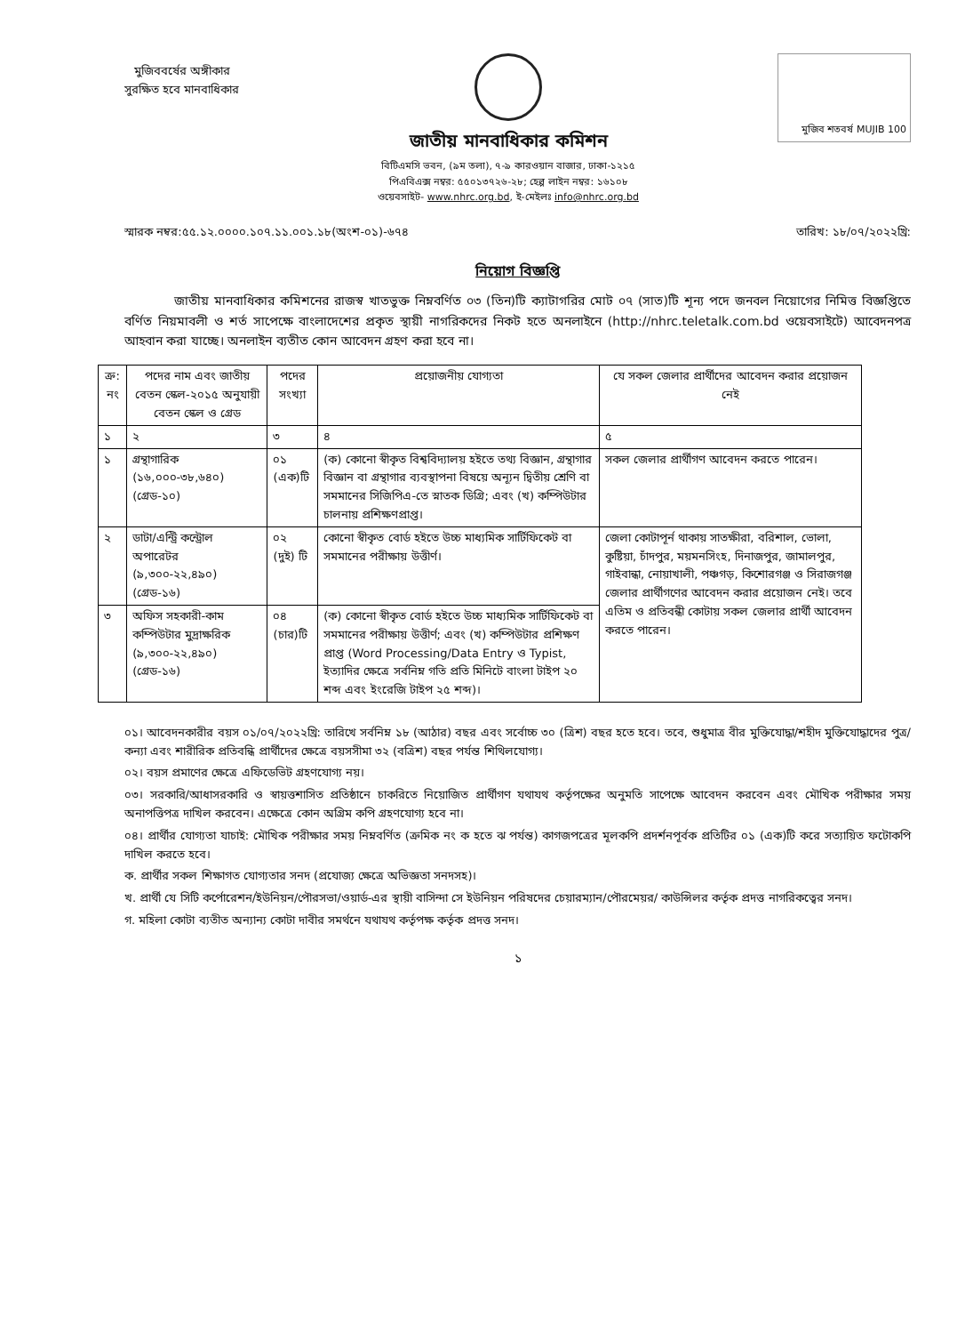মুজিববর্ষের অঙ্গীকার
সুরক্ষিত হবে মানবাধিকার
জাতীয় মানবাধিকার কমিশন
বিটিএমসি ভবন, (৯ম তলা), ৭-৯ কারওয়ান বাজার, ঢাকা-১২১৫
পিএবিএক্স নম্বর: ৫৫০১৩৭২৬-২৮; হেল্প লাইন নম্বর: ১৬১০৮
ওয়েবসাইট- www.nhrc.org.bd, ই-মেইলঃ info@nhrc.org.bd
মুজিব শতবর্ষ MUJIB 100
স্মারক নম্বর:৫৫.১২.০০০০.১০৭.১১.০০১.১৮(অংশ-০১)-৬৭৪ তারিখ: ১৮/০৭/২০২২খ্রি:
নিয়োগ বিজ্ঞপ্তি
    জাতীয় মানবাধিকার কমিশনের রাজস্ব খাতভুক্ত নিম্নবর্ণিত ০৩ (তিন)টি ক্যাটাগরির মোট ০৭ (সাত)টি শূন্য পদে জনবল নিয়োগের নিমিত্ত বিজ্ঞপ্তিতে বর্ণিত নিয়মাবলী ও শর্ত সাপেক্ষে বাংলাদেশের প্রকৃত স্থায়ী নাগরিকদের নিকট হতে অনলাইনে (http://nhrc.teletalk.com.bd ওয়েবসাইটে) আবেদনপত্র আহবান করা যাচ্ছে। অনলাইন ব্যতীত কোন আবেদন গ্রহণ করা হবে না।
| ক্র: নং | পদের নাম এবং জাতীয় বেতন স্কেল-২০১৫ অনুযায়ী বেতন স্কেল ও গ্রেড | পদের সংখ্যা | প্রয়োজনীয় যোগ্যতা | যে সকল জেলার প্রার্থীদের আবেদন করার প্রয়োজন নেই |
| --- | --- | --- | --- | --- |
| ১ | ২ | ৩ | ৪ | ৫ |
| ১ | গ্রন্থাগারিক (১৬,০০০-৩৮,৬৪০) (গ্রেড-১০) | ০১ (এক)টি | (ক) কোনো স্বীকৃত বিশ্ববিদ্যালয় হইতে তথ্য বিজ্ঞান, গ্রন্থাগার বিজ্ঞান বা গ্রন্থাগার ব্যবস্থাপনা বিষয়ে অন্যূন দ্বিতীয় শ্রেণি বা সমমানের সিজিপিএ-তে স্নাতক ডিগ্রি; এবং (খ) কম্পিউটার চালনায় প্রশিক্ষণপ্রাপ্ত। | সকল জেলার প্রার্থীগণ আবেদন করতে পারেন। |
| ২ | ডাটা/এন্ট্রি কন্ট্রোল অপারেটর (৯,৩০০-২২,৪৯০) (গ্রেড-১৬) | ০২ (দুই) টি | কোনো স্বীকৃত বোর্ড হইতে উচ্চ মাধ্যমিক সার্টিফিকেট বা সমমানের পরীক্ষায় উত্তীর্ণ। | জেলা কোটাপূর্ন থাকায় সাতক্ষীরা, বরিশাল, ভোলা, কুষ্টিয়া, চাঁদপুর, ময়মনসিংহ, দিনাজপুর, জামালপুর, গাইবান্ধা, নোয়াখালী, পঞ্চগড়, কিশোরগঞ্জ ও সিরাজগঞ্জ জেলার প্রার্থীগণের আবেদন করার প্রয়োজন নেই। তবে এতিম ও প্রতিবন্ধী কোটায় সকল জেলার প্রার্থী আবেদন করতে পারেন। |
| ৩ | অফিস সহকারী-কাম কম্পিউটার মুদ্রাক্ষরিক (৯,৩০০-২২,৪৯০) (গ্রেড-১৬) | ০৪ (চার)টি | (ক) কোনো স্বীকৃত বোর্ড হইতে উচ্চ মাধ্যমিক সার্টিফিকেট বা সমমানের পরীক্ষায় উত্তীর্ণ; এবং (খ) কম্পিউটার প্রশিক্ষণ প্রাপ্ত (Word Processing/Data Entry ও Typist, ইত্যাদির ক্ষেত্রে সর্বনিম্ন গতি প্রতি মিনিটে বাংলা টাইপ ২০ শব্দ এবং ইংরেজি টাইপ ২৫ শব্দ)। | |
০১। আবেদনকারীর বয়স ০১/০৭/২০২২খ্রি: তারিখে সর্বনিম্ন ১৮ (আঠার) বছর এবং সর্বোচ্চ ৩০ (ত্রিশ) বছর হতে হবে। তবে, শুধুমাত্র বীর মুক্তিযোদ্ধা/শহীদ মুক্তিযোদ্ধাদের পুত্র/কন্যা এবং শারীরিক প্রতিবন্ধি প্রার্থীদের ক্ষেত্রে বয়সসীমা ৩২ (বত্রিশ) বছর পর্যন্ত শিথিলযোগ্য।
০২। বয়স প্রমাণের ক্ষেত্রে এফিডেভিট গ্রহণযোগ্য নয়।
০৩। সরকারি/আধাসরকারি ও স্বায়ত্তশাসিত প্রতিষ্ঠানে চাকরিতে নিয়োজিত প্রার্থীগণ যথাযথ কর্তৃপক্ষের অনুমতি সাপেক্ষে আবেদন করবেন এবং মৌখিক পরীক্ষার সময় অনাপত্তিপত্র দাখিল করবেন। এক্ষেত্রে কোন অগ্রিম কপি গ্রহণযোগ্য হবে না।
০৪। প্রার্থীর যোগ্যতা যাচাই: মৌখিক পরীক্ষার সময় নিম্নবর্ণিত (ক্রমিক নং ক হতে ঝ পর্যন্ত) কাগজপত্রের মূলকপি প্রদর্শনপূর্বক প্রতিটির ০১ (এক)টি করে সত্যায়িত ফটোকপি দাখিল করতে হবে।
ক. প্রার্থীর সকল শিক্ষাগত যোগ্যতার সনদ (প্রযোজ্য ক্ষেত্রে অভিজ্ঞতা সনদসহ)।
খ. প্রার্থী যে সিটি কর্পোরেশন/ইউনিয়ন/পৌরসভা/ওয়ার্ড-এর স্থায়ী বাসিন্দা সে ইউনিয়ন পরিষদের চেয়ারম্যান/পৌরমেয়র/ কাউন্সিলর কর্তৃক প্রদত্ত নাগরিকত্বের সনদ।
গ. মহিলা কোটা ব্যতীত অন্যান্য কোটা দাবীর সমর্থনে যথাযথ কর্তৃপক্ষ কর্তৃক প্রদত্ত সনদ।
১